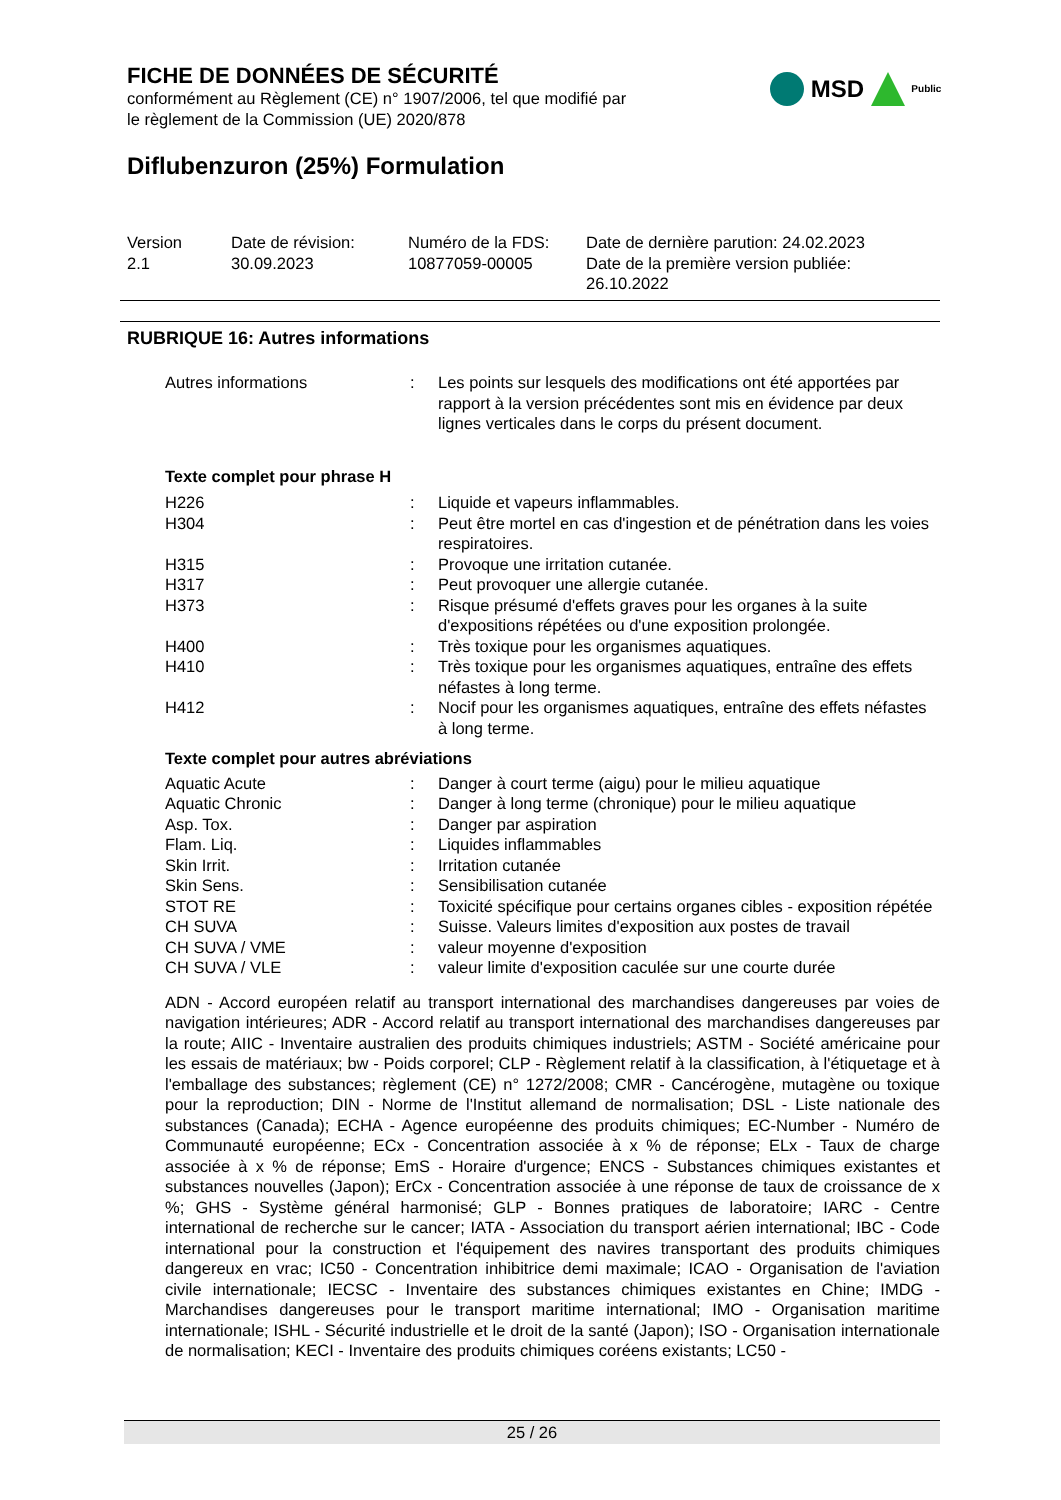FICHE DE DONNÉES DE SÉCURITÉ
conformément au Règlement (CE) n° 1907/2006, tel que modifié par
le règlement de la Commission (UE) 2020/878
MSD Public
Diflubenzuron (25%) Formulation
| Version 2.1 | Date de révision: 30.09.2023 | Numéro de la FDS: 10877059-00005 | Date de dernière parution: 24.02.2023 Date de la première version publiée: 26.10.2022 |
RUBRIQUE 16: Autres informations
| Autres informations | : | Les points sur lesquels des modifications ont été apportées par rapport à la version précédentes sont mis en évidence par deux lignes verticales dans le corps du présent document. |
Texte complet pour phrase H
| H226 | : | Liquide et vapeurs inflammables. |
| H304 | : | Peut être mortel en cas d'ingestion et de pénétration dans les voies respiratoires. |
| H315 | : | Provoque une irritation cutanée. |
| H317 | : | Peut provoquer une allergie cutanée. |
| H373 | : | Risque présumé d'effets graves pour les organes à la suite d'expositions répétées ou d'une exposition prolongée. |
| H400 | : | Très toxique pour les organismes aquatiques. |
| H410 | : | Très toxique pour les organismes aquatiques, entraîne des effets néfastes à long terme. |
| H412 | : | Nocif pour les organismes aquatiques, entraîne des effets néfastes à long terme. |
Texte complet pour autres abréviations
| Aquatic Acute | : | Danger à court terme (aigu) pour le milieu aquatique |
| Aquatic Chronic | : | Danger à long terme (chronique) pour le milieu aquatique |
| Asp. Tox. | : | Danger par aspiration |
| Flam. Liq. | : | Liquides inflammables |
| Skin Irrit. | : | Irritation cutanée |
| Skin Sens. | : | Sensibilisation cutanée |
| STOT RE | : | Toxicité spécifique pour certains organes cibles - exposition répétée |
| CH SUVA | : | Suisse. Valeurs limites d'exposition aux postes de travail |
| CH SUVA / VME | : | valeur moyenne d'exposition |
| CH SUVA / VLE | : | valeur limite d'exposition caculée sur une courte durée |
ADN - Accord européen relatif au transport international des marchandises dangereuses par voies de navigation intérieures; ADR - Accord relatif au transport international des marchandises dangereuses par la route; AIIC - Inventaire australien des produits chimiques industriels; ASTM - Société américaine pour les essais de matériaux; bw - Poids corporel; CLP - Règlement relatif à la classification, à l'étiquetage et à l'emballage des substances; règlement (CE) n° 1272/2008; CMR - Cancérogène, mutagène ou toxique pour la reproduction; DIN - Norme de l'Institut allemand de normalisation; DSL - Liste nationale des substances (Canada); ECHA - Agence européenne des produits chimiques; EC-Number - Numéro de Communauté européenne; ECx - Concentration associée à x % de réponse; ELx - Taux de charge associée à x % de réponse; EmS - Horaire d'urgence; ENCS - Substances chimiques existantes et substances nouvelles (Japon); ErCx - Concentration associée à une réponse de taux de croissance de x %; GHS - Système général harmonisé; GLP - Bonnes pratiques de laboratoire; IARC - Centre international de recherche sur le cancer; IATA - Association du transport aérien international; IBC - Code international pour la construction et l'équipement des navires transportant des produits chimiques dangereux en vrac; IC50 - Concentration inhibitrice demi maximale; ICAO - Organisation de l'aviation civile internationale; IECSC - Inventaire des substances chimiques existantes en Chine; IMDG - Marchandises dangereuses pour le transport maritime international; IMO - Organisation maritime internationale; ISHL - Sécurité industrielle et le droit de la santé (Japon); ISO - Organisation internationale de normalisation; KECI - Inventaire des produits chimiques coréens existants; LC50 -
25 / 26